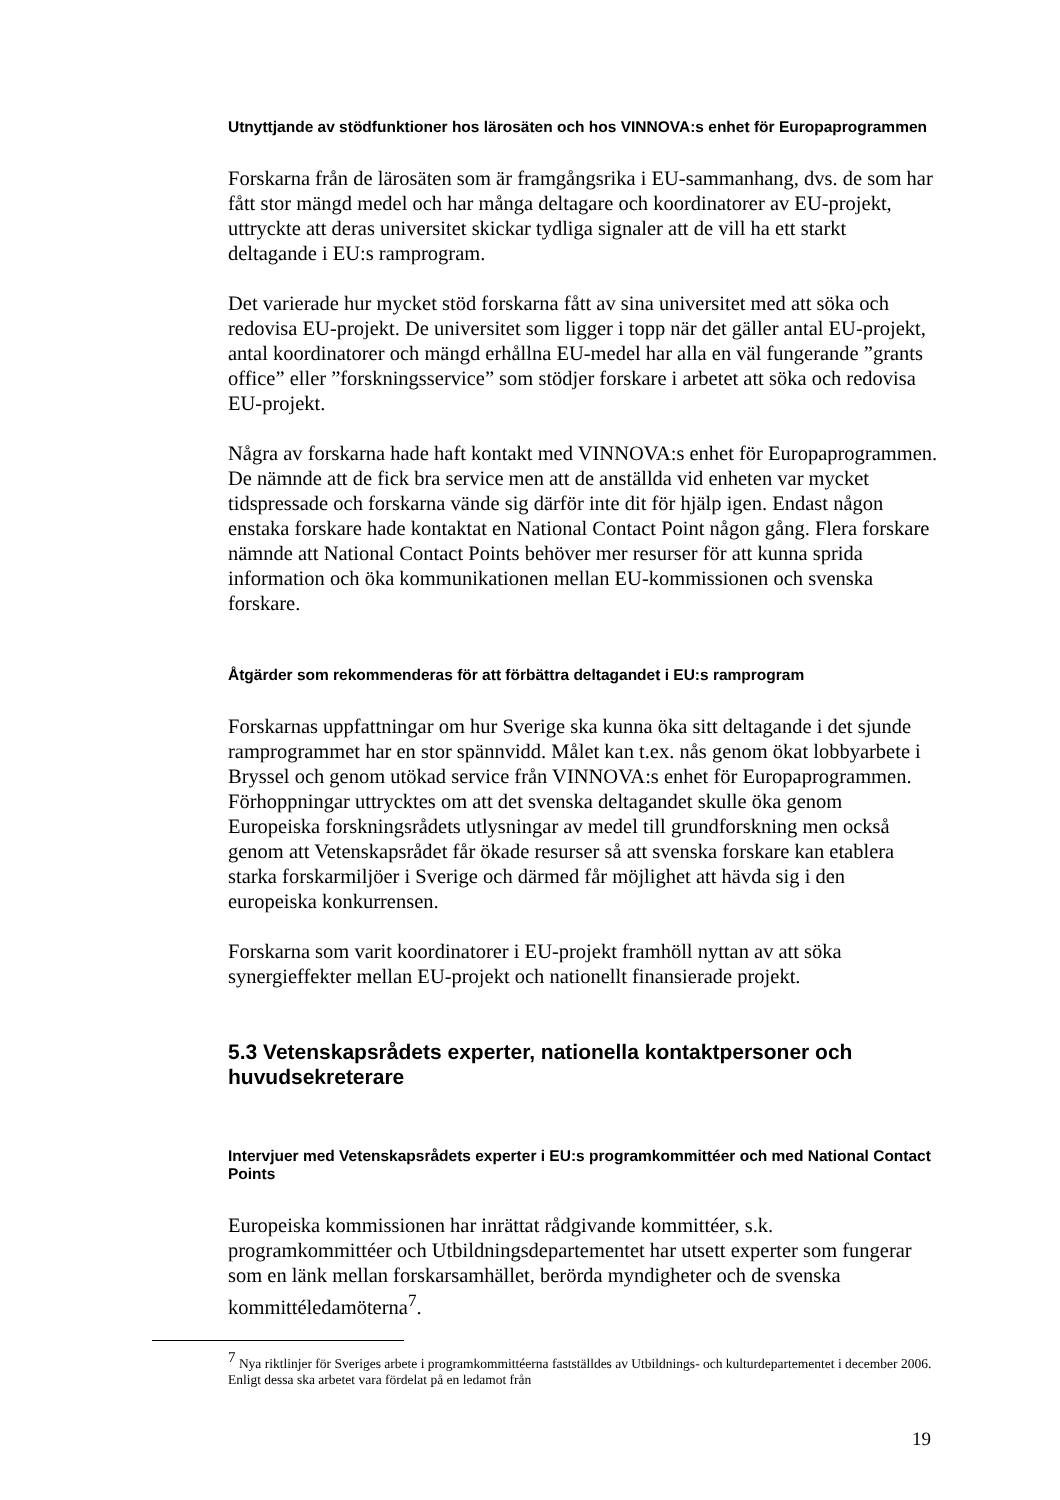Utnyttjande av stödfunktioner hos lärosäten och hos VINNOVA:s enhet för Europaprogrammen
Forskarna från de lärosäten som är framgångsrika i EU-sammanhang, dvs. de som har fått stor mängd medel och har många deltagare och koordinatorer av EU-projekt, uttryckte att deras universitet skickar tydliga signaler att de vill ha ett starkt deltagande i EU:s ramprogram.
Det varierade hur mycket stöd forskarna fått av sina universitet med att söka och redovisa EU-projekt. De universitet som ligger i topp när det gäller antal EU-projekt, antal koordinatorer och mängd erhållna EU-medel har alla en väl fungerande ”grants office” eller ”forskningsservice” som stödjer forskare i arbetet att söka och redovisa EU-projekt.
Några av forskarna hade haft kontakt med VINNOVA:s enhet för Europaprogrammen. De nämnde att de fick bra service men att de anställda vid enheten var mycket tidspressade och forskarna vände sig därför inte dit för hjälp igen. Endast någon enstaka forskare hade kontaktat en National Contact Point någon gång. Flera forskare nämnde att National Contact Points behöver mer resurser för att kunna sprida information och öka kommunikationen mellan EU-kommissionen och svenska forskare.
Åtgärder som rekommenderas för att förbättra deltagandet i EU:s ramprogram
Forskarnas uppfattningar om hur Sverige ska kunna öka sitt deltagande i det sjunde ramprogrammet har en stor spännvidd. Målet kan t.ex. nås genom ökat lobbyarbete i Bryssel och genom utökad service från VINNOVA:s enhet för Europaprogrammen. Förhoppningar uttrycktes om att det svenska deltagandet skulle öka genom Europeiska forskningsrådets utlysningar av medel till grundforskning men också genom att Vetenskapsrådet får ökade resurser så att svenska forskare kan etablera starka forskarmiljöer i Sverige och därmed får möjlighet att hävda sig i den europeiska konkurrensen.
Forskarna som varit koordinatorer i EU-projekt framhöll nyttan av att söka synergieffekter mellan EU-projekt och nationellt finansierade projekt.
5.3 Vetenskapsrådets experter, nationella kontaktpersoner och huvudsekreterare
Intervjuer med Vetenskapsrådets experter i EU:s programkommittéer och med National Contact Points
Europeiska kommissionen har inrättat rådgivande kommittéer, s.k. programkommittéer och Utbildningsdepartementet har utsett experter som fungerar som en länk mellan forskarsamhället, berörda myndigheter och de svenska kommittéledamöterna<sup>7</sup>.
<sup>7</sup> Nya riktlinjer för Sveriges arbete i programkommittéerna fastställdes av Utbildnings- och kulturdepartementet i december 2006. Enligt dessa ska arbetet vara fördelat på en ledamot från
19